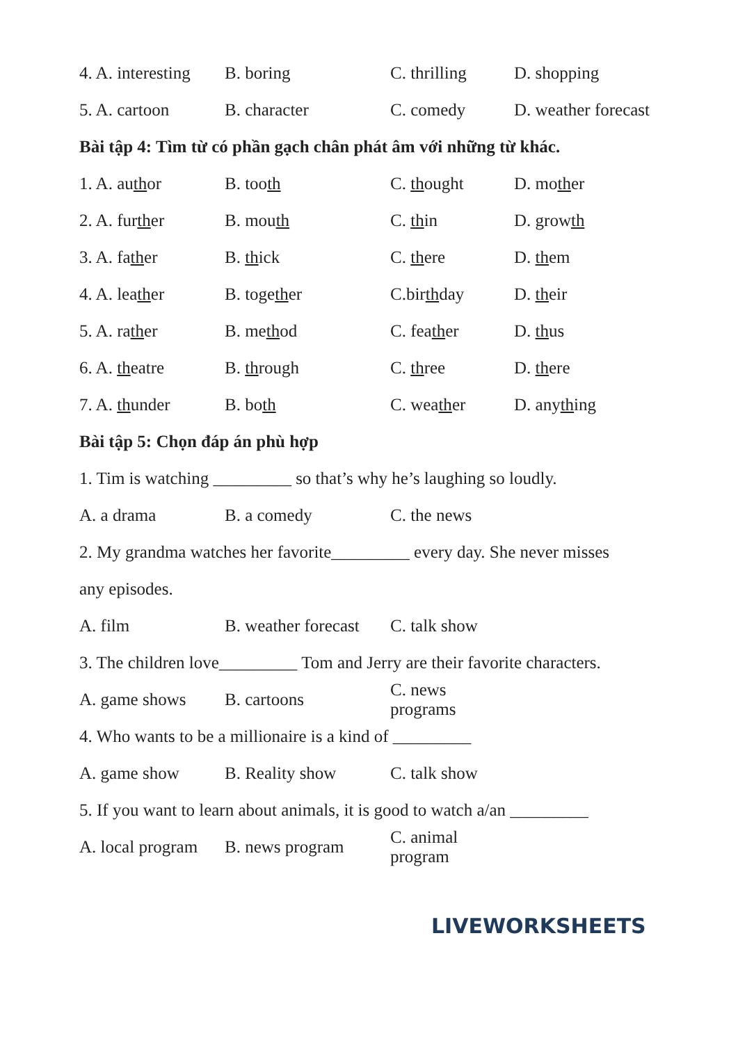4. A. interesting B. boring C. thrilling D. shopping
5. A. cartoon B. character C. comedy D. weather forecast
Bài tập 4: Tìm từ có phần gạch chân phát âm với những từ khác.
1. A. author B. tooth C. thought D. mother
2. A. further B. mouth C. thin D. growth
3. A. father B. thick C. there D. them
4. A. leather B. together C.birthday D. their
5. A. rather B. method C. feather D. thus
6. A. theatre B. through C. three D. there
7. A. thunder B. both C. weather D. anything
Bài tập 5: Chọn đáp án phù hợp
1. Tim is watching _________ so that’s why he’s laughing so loudly.
A. a drama B. a comedy C. the news
2. My grandma watches her favorite_________ every day. She never misses
any episodes.
A. film B. weather forecast C. talk show
3. The children love_________ Tom and Jerry are their favorite characters.
A. game shows B. cartoons C. news programs
4. Who wants to be a millionaire is a kind of _________
A. game show B. Reality show C. talk show
5. If you want to learn about animals, it is good to watch a/an _________
A. local program B. news program C. animal program
LIVEWORKSHEETS